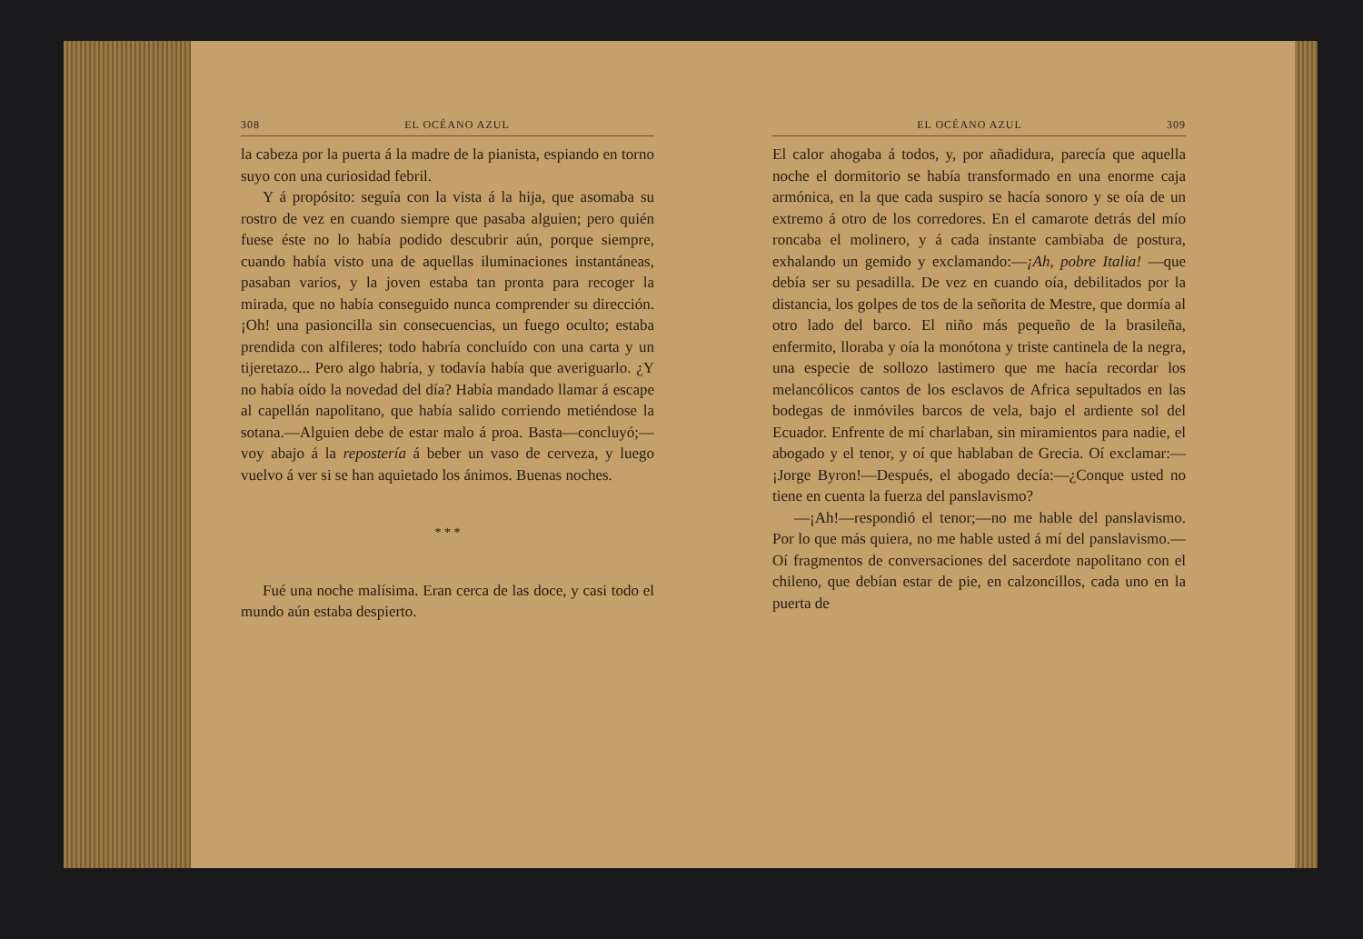308 EL OCÉANO AZUL
la cabeza por la puerta á la madre de la pianista, espiando en torno suyo con una curiosidad febril.
Y á propósito: seguía con la vista á la hija, que asomaba su rostro de vez en cuando siempre que pasaba alguien; pero quién fuese éste no lo había podido descubrir aún, porque siempre, cuando había visto una de aquellas iluminaciones instantáneas, pasaban varios, y la joven estaba tan pronta para recoger la mirada, que no había conseguido nunca comprender su dirección. ¡Oh! una pasioncilla sin consecuencias, un fuego oculto; estaba prendida con alfileres; todo habría concluído con una carta y un tijeretazo... Pero algo habría, y todavía había que averiguarlo. ¿Y no había oído la novedad del día? Había mandado llamar á escape al capellán napolitano, que había salido corriendo metiéndose la sotana.—Alguien debe de estar malo á proa. Basta—concluyó;—voy abajo á la repostería á beber un vaso de cerveza, y luego vuelvo á ver si se han aquietado los ánimos. Buenas noches.
* * *
Fué una noche malísima. Eran cerca de las doce, y casi todo el mundo aún estaba despierto.
EL OCÉANO AZUL 309
El calor ahogaba á todos, y, por añadidura, parecía que aquella noche el dormitorio se había transformado en una enorme caja armónica, en la que cada suspiro se hacía sonoro y se oía de un extremo á otro de los corredores. En el camarote detrás del mío roncaba el molinero, y á cada instante cambiaba de postura, exhalando un gemido y exclamando:—¡Ah, pobre Italia! —que debía ser su pesadilla. De vez en cuando oía, debilitados por la distancia, los golpes de tos de la señorita de Mestre, que dormía al otro lado del barco. El niño más pequeño de la brasileña, enfermito, lloraba y oía la monótona y triste cantinela de la negra, una especie de sollozo lastimero que me hacía recordar los melancólicos cantos de los esclavos de Africa sepultados en las bodegas de inmóviles barcos de vela, bajo el ardiente sol del Ecuador. Enfrente de mí charlaban, sin miramientos para nadie, el abogado y el tenor, y oí que hablaban de Grecia. Oí exclamar:—¡Jorge Byron!—Después, el abogado decía:—¿Conque usted no tiene en cuenta la fuerza del panslavismo?
—¡Ah!—respondió el tenor;—no me hable del panslavismo. Por lo que más quiera, no me hable usted á mí del panslavismo.—Oí fragmentos de conversaciones del sacerdote napolitano con el chileno, que debían estar de pie, en calzoncillos, cada uno en la puerta de